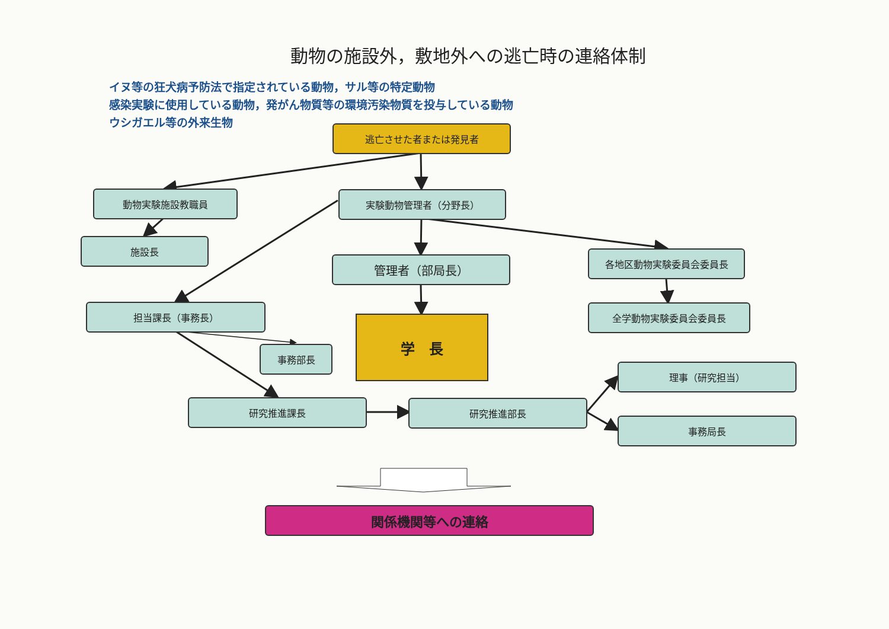動物の施設外，敷地外への逃亡時の連絡体制
イヌ等の狂犬病予防法で指定されている動物，サル等の特定動物
感染実験に使用している動物，発がん物質等の環境汚染物質を投与している動物
ウシガエル等の外来生物
逃亡させた者または発見者
動物実験施設教職員 実験動物管理者（分野長）
施設長
管理者（部局長）
各地区動物実験委員会委員長
担当課長（事務長）
学　長
全学動物実験委員会委員長
事務部長
理事（研究担当）
研究推進課長 研究推進部長
事務局長
関係機関等への連絡